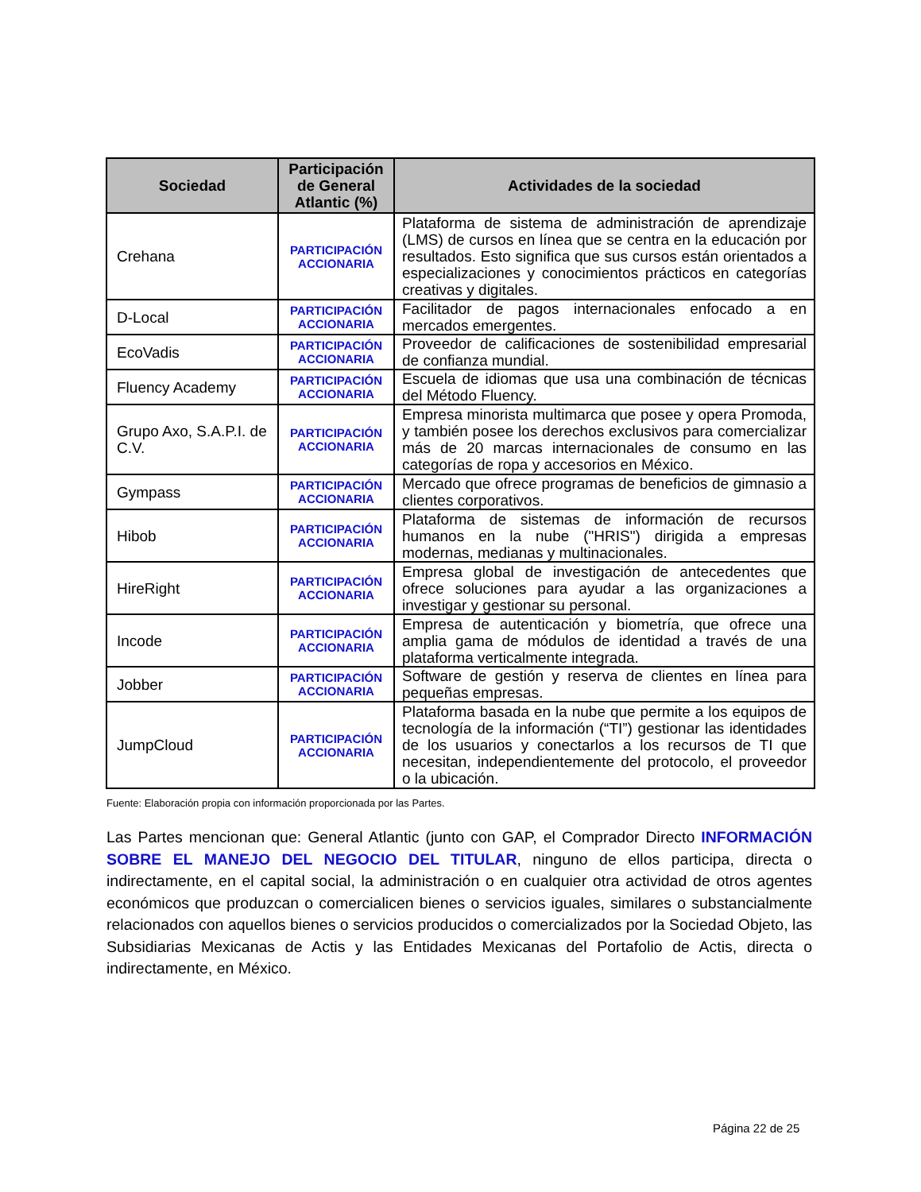| Sociedad | Participación de General Atlantic (%) | Actividades de la sociedad |
| --- | --- | --- |
| Crehana | PARTICIPACIÓN ACCIONARIA | Plataforma de sistema de administración de aprendizaje (LMS) de cursos en línea que se centra en la educación por resultados. Esto significa que sus cursos están orientados a especializaciones y conocimientos prácticos en categorías creativas y digitales. |
| D-Local | PARTICIPACIÓN ACCIONARIA | Facilitador de pagos internacionales enfocado a en mercados emergentes. |
| EcoVadis | PARTICIPACIÓN ACCIONARIA | Proveedor de calificaciones de sostenibilidad empresarial de confianza mundial. |
| Fluency Academy | PARTICIPACIÓN ACCIONARIA | Escuela de idiomas que usa una combinación de técnicas del Método Fluency. |
| Grupo Axo, S.A.P.I. de C.V. | PARTICIPACIÓN ACCIONARIA | Empresa minorista multimarca que posee y opera Promoda, y también posee los derechos exclusivos para comercializar más de 20 marcas internacionales de consumo en las categorías de ropa y accesorios en México. |
| Gympass | PARTICIPACIÓN ACCIONARIA | Mercado que ofrece programas de beneficios de gimnasio a clientes corporativos. |
| Hibob | PARTICIPACIÓN ACCIONARIA | Plataforma de sistemas de información de recursos humanos en la nube ("HRIS") dirigida a empresas modernas, medianas y multinacionales. |
| HireRight | PARTICIPACIÓN ACCIONARIA | Empresa global de investigación de antecedentes que ofrece soluciones para ayudar a las organizaciones a investigar y gestionar su personal. |
| Incode | PARTICIPACIÓN ACCIONARIA | Empresa de autenticación y biometría, que ofrece una amplia gama de módulos de identidad a través de una plataforma verticalmente integrada. |
| Jobber | PARTICIPACIÓN ACCIONARIA | Software de gestión y reserva de clientes en línea para pequeñas empresas. |
| JumpCloud | PARTICIPACIÓN ACCIONARIA | Plataforma basada en la nube que permite a los equipos de tecnología de la información (“TI”) gestionar las identidades de los usuarios y conectarlos a los recursos de TI que necesitan, independientemente del protocolo, el proveedor o la ubicación. |
Fuente: Elaboración propia con información proporcionada por las Partes.
Las Partes mencionan que: General Atlantic (junto con GAP, el Comprador Directo INFORMACIÓN SOBRE EL MANEJO DEL NEGOCIO DEL TITULAR, ninguno de ellos participa, directa o indirectamente, en el capital social, la administración o en cualquier otra actividad de otros agentes económicos que produzcan o comercialicen bienes o servicios iguales, similares o substancialmente relacionados con aquellos bienes o servicios producidos o comercializados por la Sociedad Objeto, las Subsidiarias Mexicanas de Actis y las Entidades Mexicanas del Portafolio de Actis, directa o indirectamente, en México.
Página 22 de 25